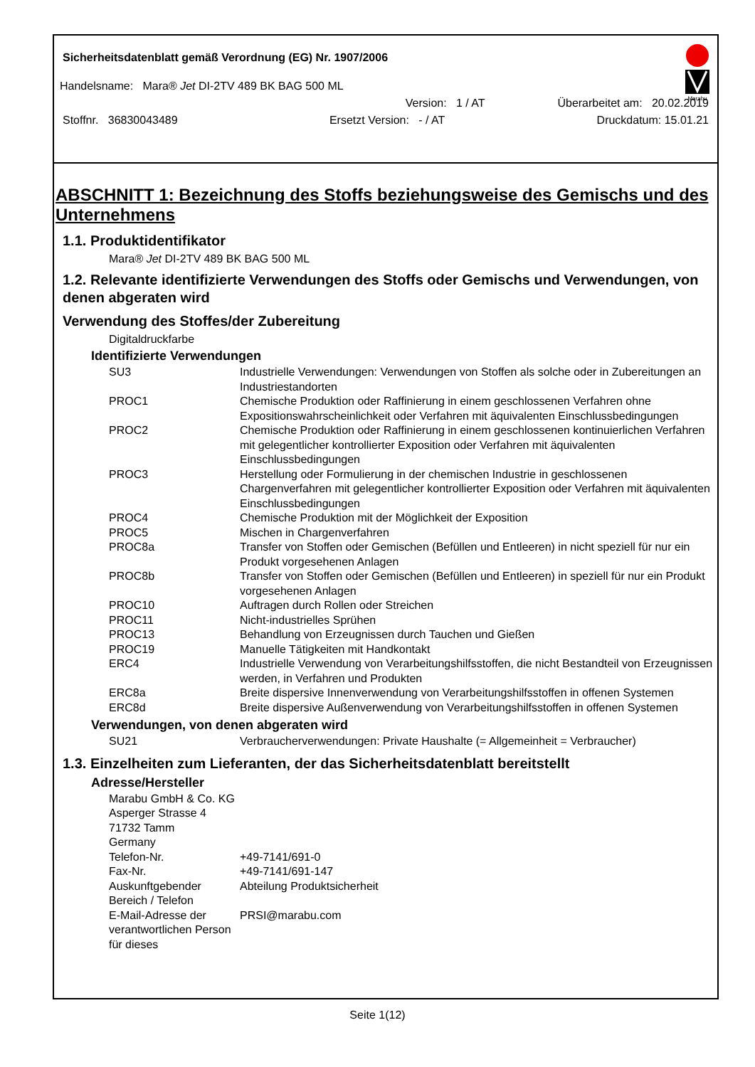Sicherheitsdatenblatt gemäß Verordnung (EG) Nr. 1907/2006
Marabu
Handelsname: Mara® Jet DI-2TV 489 BK BAG 500 ML
Version: 1 / AT Überarbeitet am: 20.02.2019
Stoffnr. 36830043489 Ersetzt Version: - / AT Druckdatum: 15.01.21
ABSCHNITT 1: Bezeichnung des Stoffs beziehungsweise des Gemischs und des Unternehmens
1.1. Produktidentifikator
Mara® Jet DI-2TV 489 BK BAG 500 ML
1.2. Relevante identifizierte Verwendungen des Stoffs oder Gemischs und Verwendungen, von denen abgeraten wird
Verwendung des Stoffes/der Zubereitung
Digitaldruckfarbe
Identifizierte Verwendungen
| SU3 | Industrielle Verwendungen: Verwendungen von Stoffen als solche oder in Zubereitungen an Industriestandorten |
| PROC1 | Chemische Produktion oder Raffinierung in einem geschlossenen Verfahren ohne Expositionswahrscheinlichkeit oder Verfahren mit äquivalenten Einschlussbedingungen |
| PROC2 | Chemische Produktion oder Raffinierung in einem geschlossenen kontinuierlichen Verfahren mit gelegentlicher kontrollierter Exposition oder Verfahren mit äquivalenten Einschlussbedingungen |
| PROC3 | Herstellung oder Formulierung in der chemischen Industrie in geschlossenen Chargenverfahren mit gelegentlicher kontrollierter Exposition oder Verfahren mit äquivalenten Einschlussbedingungen |
| PROC4 | Chemische Produktion mit der Möglichkeit der Exposition |
| PROC5 | Mischen in Chargenverfahren |
| PROC8a | Transfer von Stoffen oder Gemischen (Befüllen und Entleeren) in nicht speziell für nur ein Produkt vorgesehenen Anlagen |
| PROC8b | Transfer von Stoffen oder Gemischen (Befüllen und Entleeren) in speziell für nur ein Produkt vorgesehenen Anlagen |
| PROC10 | Auftragen durch Rollen oder Streichen |
| PROC11 | Nicht-industrielles Sprühen |
| PROC13 | Behandlung von Erzeugnissen durch Tauchen und Gießen |
| PROC19 | Manuelle Tätigkeiten mit Handkontakt |
| ERC4 | Industrielle Verwendung von Verarbeitungshilfsstoffen, die nicht Bestandteil von Erzeugnissen werden, in Verfahren und Produkten |
| ERC8a | Breite dispersive Innenverwendung von Verarbeitungshilfsstoffen in offenen Systemen |
| ERC8d | Breite dispersive Außenverwendung von Verarbeitungshilfsstoffen in offenen Systemen |
Verwendungen, von denen abgeraten wird
| SU21 | Verbraucherverwendungen: Private Haushalte (= Allgemeinheit = Verbraucher) |
1.3. Einzelheiten zum Lieferanten, der das Sicherheitsdatenblatt bereitstellt
Adresse/Hersteller
| Marabu GmbH & Co. KG Asperger Strasse 4 71732 Tamm Germany | |
| Telefon-Nr. | +49-7141/691-0 |
| Fax-Nr. | +49-7141/691-147 |
| Auskunftgebender Bereich / Telefon | Abteilung Produktsicherheit |
| E-Mail-Adresse der verantwortlichen Person für dieses | PRSI@marabu.com |
Seite 1(12)